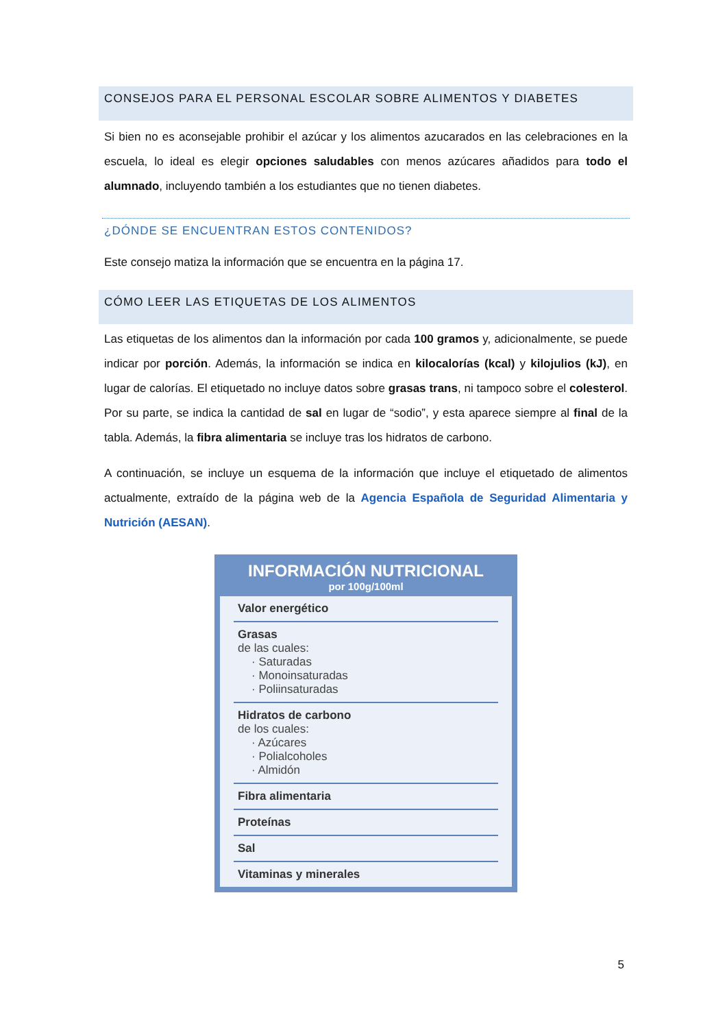CONSEJOS PARA EL PERSONAL ESCOLAR SOBRE ALIMENTOS Y DIABETES
Si bien no es aconsejable prohibir el azúcar y los alimentos azucarados en las celebraciones en la escuela, lo ideal es elegir opciones saludables con menos azúcares añadidos para todo el alumnado, incluyendo también a los estudiantes que no tienen diabetes.
¿DÓNDE SE ENCUENTRAN ESTOS CONTENIDOS?
Este consejo matiza la información que se encuentra en la página 17.
CÓMO LEER LAS ETIQUETAS DE LOS ALIMENTOS
Las etiquetas de los alimentos dan la información por cada 100 gramos y, adicionalmente, se puede indicar por porción. Además, la información se indica en kilocalorías (kcal) y kilojulios (kJ), en lugar de calorías. El etiquetado no incluye datos sobre grasas trans, ni tampoco sobre el colesterol. Por su parte, se indica la cantidad de sal en lugar de “sodio”, y esta aparece siempre al final de la tabla. Además, la fibra alimentaria se incluye tras los hidratos de carbono.
A continuación, se incluye un esquema de la información que incluye el etiquetado de alimentos actualmente, extraído de la página web de la Agencia Española de Seguridad Alimentaria y Nutrición (AESAN).
INFORMACIÓN NUTRICIONAL
por 100g/100ml
Valor energético
Grasas
de las cuales:
· Saturadas
· Monoinsaturadas
· Poliinsaturadas
Hidratos de carbono
de los cuales:
· Azúcares
· Polialcoholes
· Almidón
Fibra alimentaria
Proteínas
Sal
Vitaminas y minerales
5